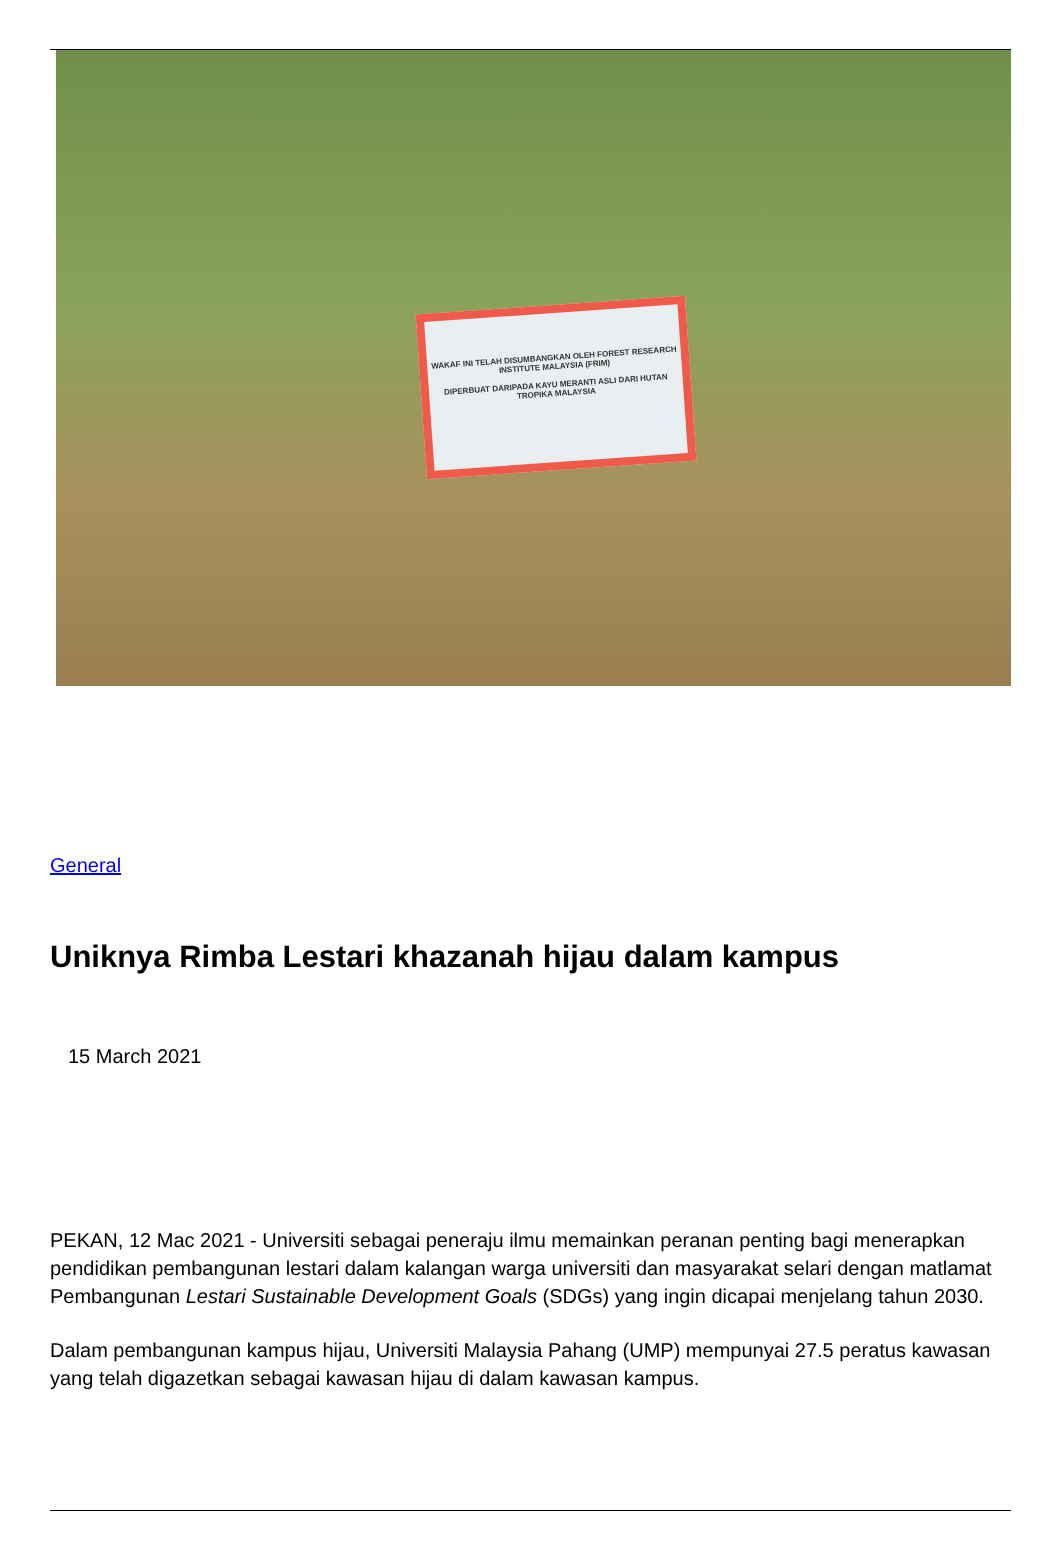WAKAF INI TELAH DISUMBANGKAN OLEH FOREST RESEARCH INSTITUTE MALAYSIA (FRIM)
DIPERBUAT DARIPADA KAYU MERANTI ASLI DARI HUTAN TROPIKA MALAYSIA
General
Uniknya Rimba Lestari khazanah hijau dalam kampus
15 March 2021
PEKAN, 12 Mac 2021 - Universiti sebagai peneraju ilmu memainkan peranan penting bagi menerapkan pendidikan pembangunan lestari dalam kalangan warga universiti dan masyarakat selari dengan matlamat Pembangunan Lestari Sustainable Development Goals (SDGs) yang ingin dicapai menjelang tahun 2030.
Dalam pembangunan kampus hijau, Universiti Malaysia Pahang (UMP) mempunyai 27.5 peratus kawasan yang telah digazetkan sebagai kawasan hijau di dalam kawasan kampus.